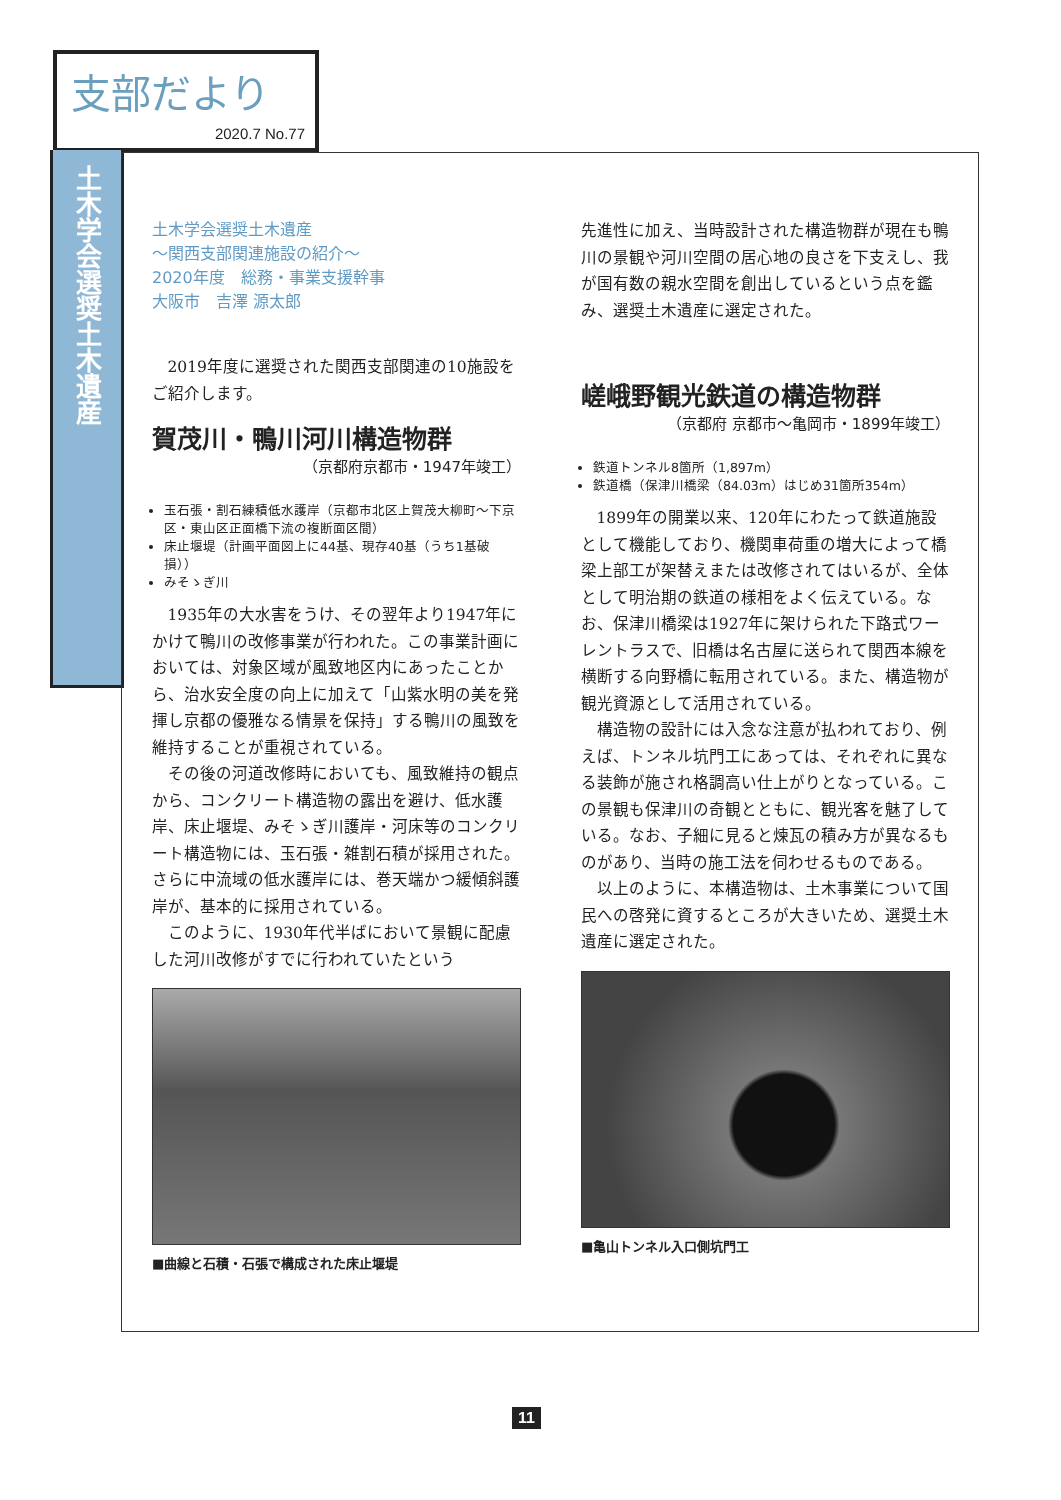支部だより
2020.7 No.77
土木学会選奨土木遺産
土木学会選奨土木遺産
～関西支部関連施設の紹介～
2020年度　総務・事業支援幹事
大阪市　吉澤 源太郎
2019年度に選奨された関西支部関連の10施設をご紹介します。
賀茂川・鴨川河川構造物群
（京都府京都市・1947年竣工）
玉石張・割石練積低水護岸（京都市北区上賀茂大柳町～下京区・東山区正面橋下流の複断面区間）
床止堰堤（計画平面図上に44基、現存40基（うち1基破損））
みそゝぎ川
1935年の大水害をうけ、その翌年より1947年にかけて鴨川の改修事業が行われた。この事業計画においては、対象区域が風致地区内にあったことから、治水安全度の向上に加えて「山紫水明の美を発揮し京都の優雅なる情景を保持」する鴨川の風致を維持することが重視されている。
その後の河道改修時においても、風致維持の観点から、コンクリート構造物の露出を避け、低水護岸、床止堰堤、みそゝぎ川護岸・河床等のコンクリート構造物には、玉石張・雑割石積が採用された。さらに中流域の低水護岸には、巻天端かつ緩傾斜護岸が、基本的に採用されている。
このように、1930年代半ばにおいて景観に配慮した河川改修がすでに行われていたという
■曲線と石積・石張で構成された床止堰堤
先進性に加え、当時設計された構造物群が現在も鴨川の景観や河川空間の居心地の良さを下支えし、我が国有数の親水空間を創出しているという点を鑑み、選奨土木遺産に選定された。
嵯峨野観光鉄道の構造物群
（京都府 京都市～亀岡市・1899年竣工）
鉄道トンネル8箇所（1,897m）
鉄道橋（保津川橋梁（84.03m）はじめ31箇所354m）
1899年の開業以来、120年にわたって鉄道施設として機能しており、機関車荷重の増大によって橋梁上部工が架替えまたは改修されてはいるが、全体として明治期の鉄道の様相をよく伝えている。なお、保津川橋梁は1927年に架けられた下路式ワーレントラスで、旧橋は名古屋に送られて関西本線を横断する向野橋に転用されている。また、構造物が観光資源として活用されている。
構造物の設計には入念な注意が払われており、例えば、トンネル坑門工にあっては、それぞれに異なる装飾が施され格調高い仕上がりとなっている。この景観も保津川の奇観とともに、観光客を魅了している。なお、子細に見ると煉瓦の積み方が異なるものがあり、当時の施工法を伺わせるものである。
以上のように、本構造物は、土木事業について国民への啓発に資するところが大きいため、選奨土木遺産に選定された。
■亀山トンネル入口側坑門工
11